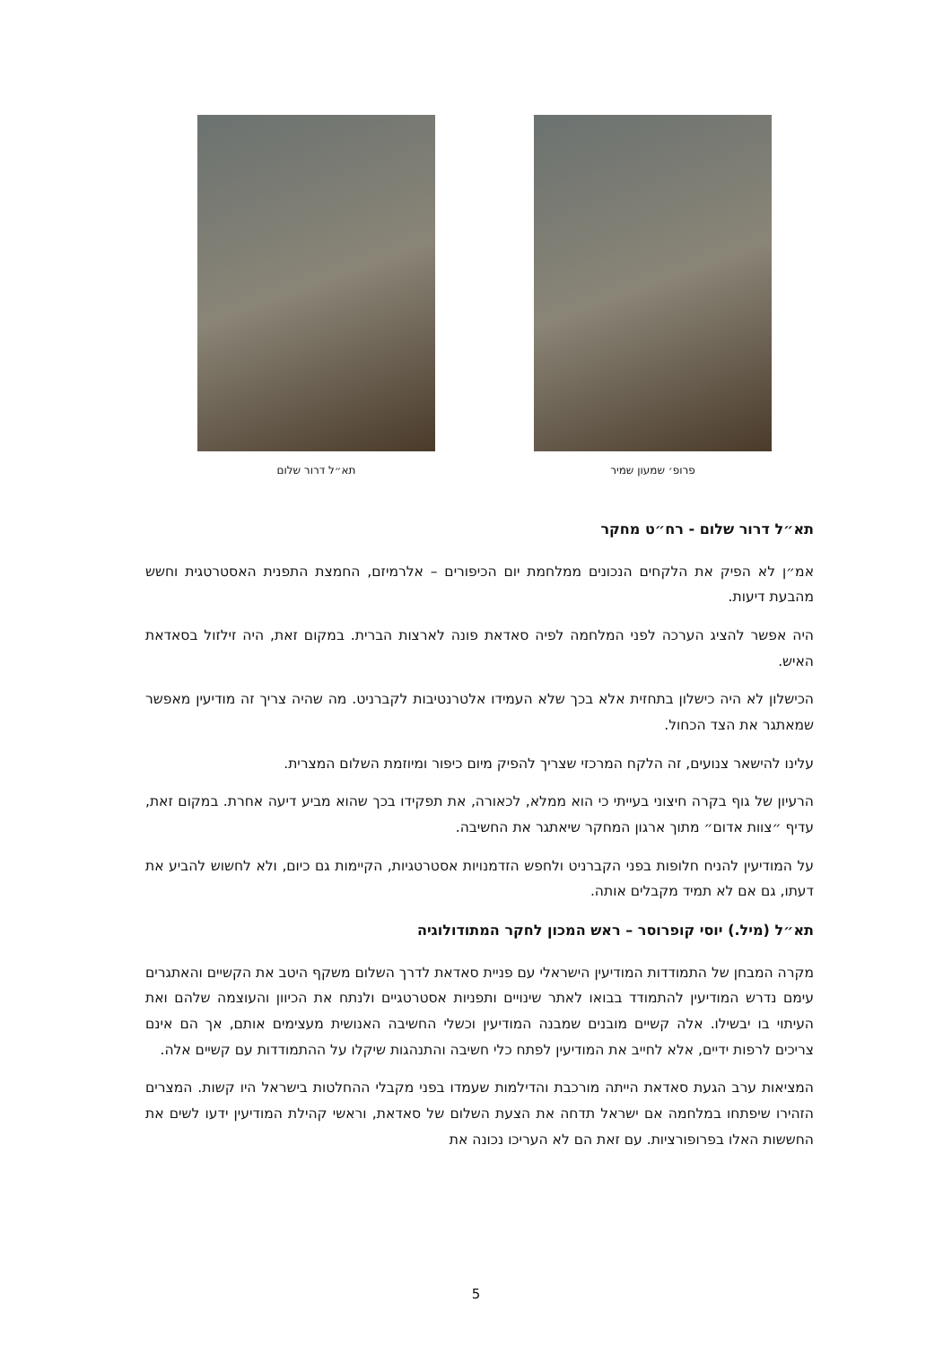פרופ׳ שמעון שמיר תא״ל דרור שלום
תא״ל דרור שלום - רח״ט מחקר
אמ״ן לא הפיק את הלקחים הנכונים ממלחמת יום הכיפורים – אלרמיזם, החמצת התפנית האסטרטגית וחשש מהבעת דיעות.
היה אפשר להציג הערכה לפני המלחמה לפיה סאדאת פונה לארצות הברית. במקום זאת, היה זילזול בסאדאת האיש.
הכישלון לא היה כישלון בתחזית אלא בכך שלא העמידו אלטרנטיבות לקברניט. מה שהיה צריך זה מודיעין מאפשר שמאתגר את הצד הכחול.
עלינו להישאר צנועים, זה הלקח המרכזי שצריך להפיק מיום כיפור ומיוזמת השלום המצרית.
הרעיון של גוף בקרה חיצוני בעייתי כי הוא ממלא, לכאורה, את תפקידו בכך שהוא מביע דיעה אחרת. במקום זאת, עדיף ״צוות אדום״ מתוך ארגון המחקר שיאתגר את החשיבה.
על המודיעין להניח חלופות בפני הקברניט ולחפש הזדמנויות אסטרטגיות, הקיימות גם כיום, ולא לחשוש להביע את דעתו, גם אם לא תמיד מקבלים אותה.
תא״ל (מיל.) יוסי קופרוסר – ראש המכון לחקר המתודולוגיה
מקרה המבחן של התמודדות המודיעין הישראלי עם פניית סאדאת לדרך השלום משקף היטב את הקשיים והאתגרים עימם נדרש המודיעין להתמודד בבואו לאתר שינויים ותפניות אסטרטגיים ולנתח את הכיוון והעוצמה שלהם ואת העיתוי בו יבשילו. אלה קשיים מובנים שמבנה המודיעין וכשלי החשיבה האנושית מעצימים אותם, אך הם אינם צריכים לרפות ידיים, אלא לחייב את המודיעין לפתח כלי חשיבה והתנהגות שיקלו על ההתמודדות עם קשיים אלה.
המציאות ערב הגעת סאדאת הייתה מורכבת והדילמות שעמדו בפני מקבלי ההחלטות בישראל היו קשות. המצרים הזהירו שיפתחו במלחמה אם ישראל תדחה את הצעת השלום של סאדאת, וראשי קהילת המודיעין ידעו לשים את החששות האלו בפרופורציות. עם זאת הם לא העריכו נכונה את
5